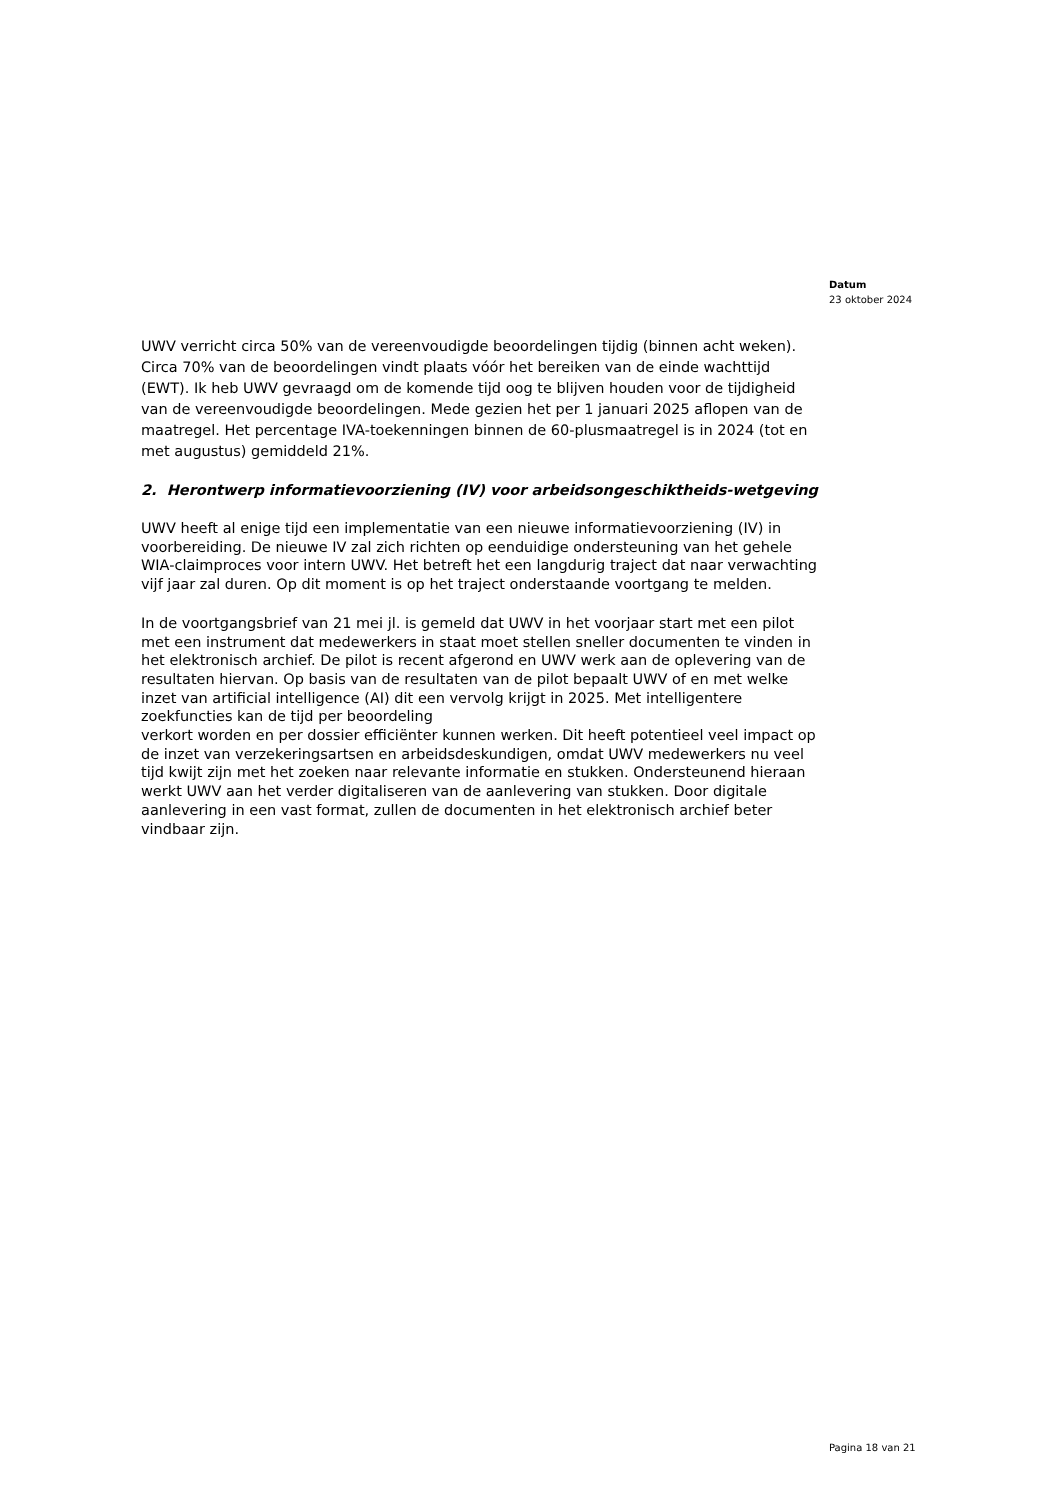Datum
23 oktober 2024
UWV verricht circa 50% van de vereenvoudigde beoordelingen tijdig (binnen acht weken). Circa 70% van de beoordelingen vindt plaats vóór het bereiken van de einde wachttijd (EWT). Ik heb UWV gevraagd om de komende tijd oog te blijven houden voor de tijdigheid van de vereenvoudigde beoordelingen. Mede gezien het per 1 januari 2025 aflopen van de maatregel. Het percentage IVA-toekenningen binnen de 60-plusmaatregel is in 2024 (tot en met augustus) gemiddeld 21%.
2. Herontwerp informatievoorziening (IV) voor arbeidsongeschiktheids-wetgeving
UWV heeft al enige tijd een implementatie van een nieuwe informatievoorziening (IV) in voorbereiding. De nieuwe IV zal zich richten op eenduidige ondersteuning van het gehele WIA-claimproces voor intern UWV. Het betreft het een langdurig traject dat naar verwachting vijf jaar zal duren. Op dit moment is op het traject onderstaande voortgang te melden.
In de voortgangsbrief van 21 mei jl. is gemeld dat UWV in het voorjaar start met een pilot met een instrument dat medewerkers in staat moet stellen sneller documenten te vinden in het elektronisch archief. De pilot is recent afgerond en UWV werk aan de oplevering van de resultaten hiervan. Op basis van de resultaten van de pilot bepaalt UWV of en met welke inzet van artificial intelligence (AI) dit een vervolg krijgt in 2025. Met intelligentere zoekfuncties kan de tijd per beoordeling
verkort worden en per dossier efficiënter kunnen werken. Dit heeft potentieel veel impact op de inzet van verzekeringsartsen en arbeidsdeskundigen, omdat UWV medewerkers nu veel tijd kwijt zijn met het zoeken naar relevante informatie en stukken. Ondersteunend hieraan werkt UWV aan het verder digitaliseren van de aanlevering van stukken. Door digitale aanlevering in een vast format, zullen de documenten in het elektronisch archief beter vindbaar zijn.
Pagina 18 van 21